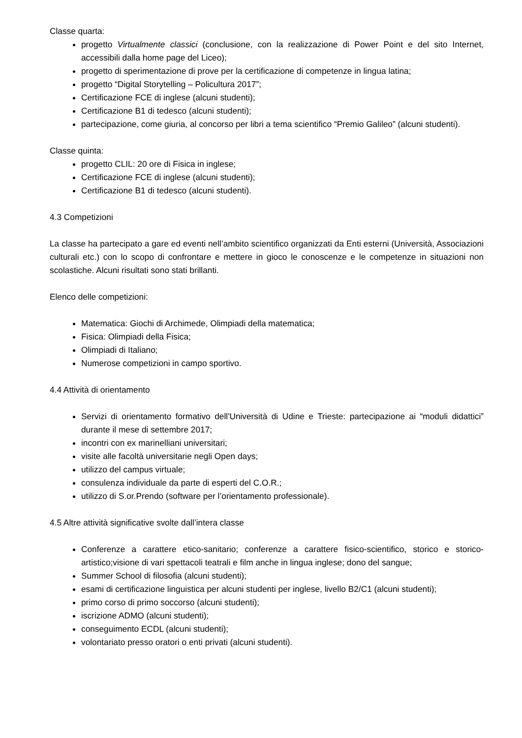Classe quarta:
progetto Virtualmente classici (conclusione, con la realizzazione di Power Point e del sito Internet, accessibili dalla home page del Liceo);
progetto di sperimentazione di prove per la certificazione di competenze in lingua latina;
progetto “Digital Storytelling – Policultura 2017”;
Certificazione FCE di inglese (alcuni studenti);
Certificazione B1 di tedesco (alcuni studenti);
partecipazione, come giuria, al concorso per libri a tema scientifico “Premio Galileo” (alcuni studenti).
Classe quinta:
progetto CLIL: 20 ore di Fisica in inglese;
Certificazione FCE di inglese (alcuni studenti);
Certificazione B1 di tedesco (alcuni studenti).
4.3 Competizioni
La classe ha partecipato a gare ed eventi nell’ambito scientifico organizzati da Enti esterni (Università, Associazioni culturali etc.) con lo scopo di confrontare e mettere in gioco le conoscenze e le competenze in situazioni non scolastiche. Alcuni risultati sono stati brillanti.
Elenco delle competizioni:
Matematica: Giochi di Archimede, Olimpiadi della matematica;
Fisica: Olimpiadi della Fisica;
Olimpiadi di Italiano;
Numerose competizioni in campo sportivo.
4.4 Attività di orientamento
Servizi di orientamento formativo dell'Università di Udine e Trieste: partecipazione ai “moduli didattici” durante il mese di settembre 2017;
incontri con ex marinelliani universitari;
visite alle facoltà universitarie negli Open days;
utilizzo del campus virtuale;
consulenza individuale da parte di esperti del C.O.R.;
utilizzo di S.or.Prendo (software per l’orientamento professionale).
4.5 Altre attività significative svolte dall’intera classe
Conferenze a carattere etico-sanitario; conferenze a carattere fisico-scientifico, storico e storico-artistico;visione di vari spettacoli teatrali e film anche in lingua inglese; dono del sangue;
Summer School di filosofia (alcuni studenti);
esami di certificazione linguistica per alcuni studenti per inglese, livello B2/C1 (alcuni studenti);
primo corso di primo soccorso (alcuni studenti);
iscrizione ADMO (alcuni studenti);
conseguimento ECDL (alcuni studenti);
volontariato presso oratori o enti privati (alcuni studenti).